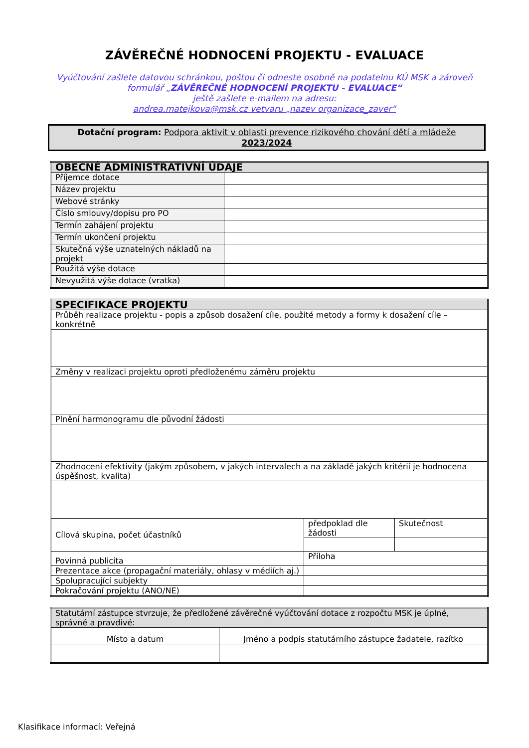ZÁVĚREČNÉ HODNOCENÍ PROJEKTU - EVALUACE
Vyúčtování zašlete datovou schránkou, poštou či odneste osobně na podatelnu KÚ MSK a zároveň
formulář „ZÁVĚREČNÉ HODNOCENÍ PROJEKTU - EVALUACE“
ještě zašlete e-mailem na adresu:
andrea.matejkova@msk.cz vetvaru „nazev organizace_zaver“
Dotační program: Podpora aktivit v oblasti prevence rizikového chování dětí a mládeže
2023/2024
| OBECNÉ ADMINISTRATIVNÍ ÚDAJE | |
| Příjemce dotace | |
| Název projektu | |
| Webové stránky | |
| Číslo smlouvy/dopisu pro PO | |
| Termín zahájení projektu | |
| Termín ukončení projektu | |
| Skutečná výše uznatelných nákladů na projekt | |
| Použitá výše dotace | |
| Nevyužitá výše dotace (vratka) | |
| SPECIFIKACE PROJEKTU | | |
| Průběh realizace projektu - popis a způsob dosažení cíle, použité metody a formy k dosažení cíle – konkrétně | | |
| Změny v realizaci projektu oproti předloženému záměru projektu | | |
| Plnění harmonogramu dle původní žádosti | | |
| Zhodnocení efektivity (jakým způsobem, v jakých intervalech a na základě jakých kritérií je hodnocena úspěšnost, kvalita) | | |
| Cílová skupina, počet účastníků | předpoklad dle žádosti | Skutečnost |
| Povinná publicita | Příloha | |
| Prezentace akce (propagační materiály, ohlasy v médiích aj.) | | |
| Spolupracující subjekty | | |
| Pokračování projektu (ANO/NE) | | |
| Statutární zástupce stvrzuje, že předložené závěrečné vyúčtování dotace z rozpočtu MSK je úplné, správné a pravdivé: | |
| Místo a datum | Jméno a podpis statutárního zástupce žadatele, razítko |
Klasifikace informací: Veřejná